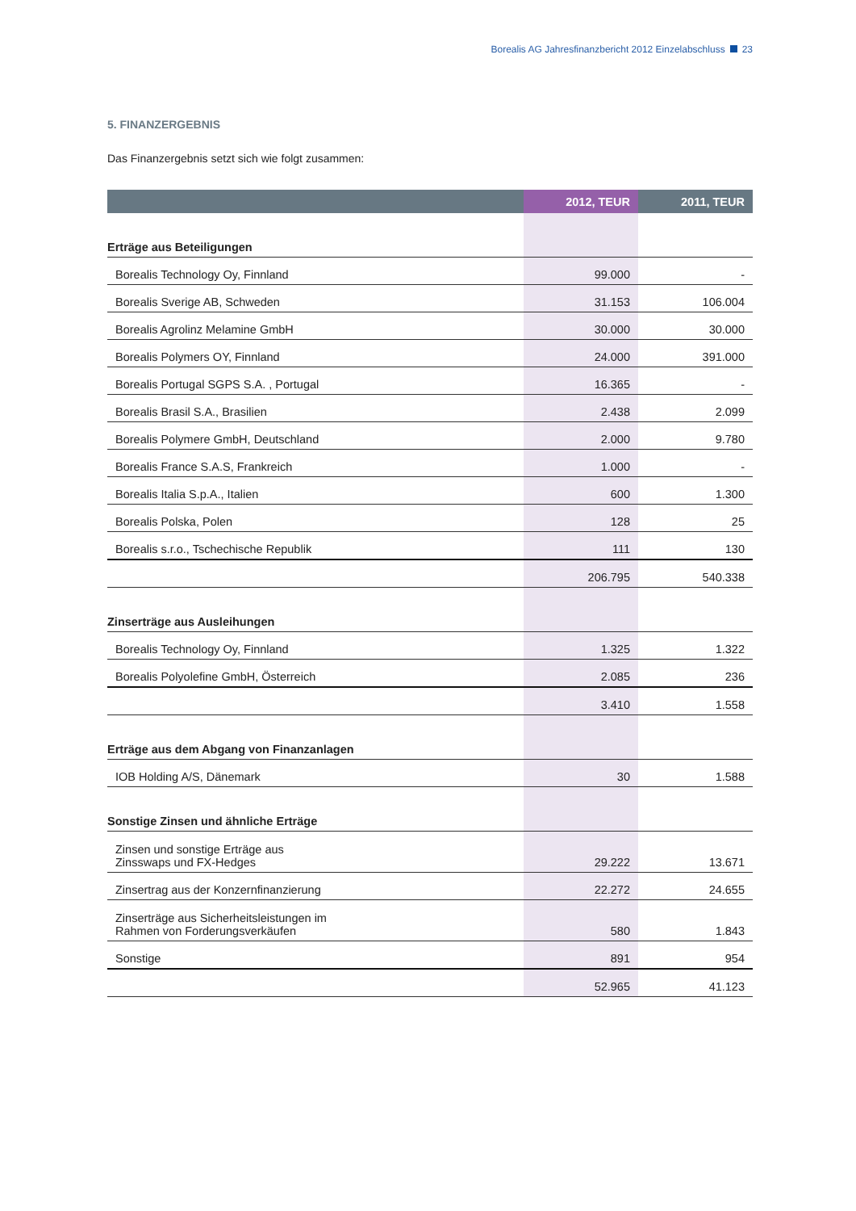Borealis AG Jahresfinanzbericht 2012 Einzelabschluss 23
5. FINANZERGEBNIS
Das Finanzergebnis setzt sich wie folgt zusammen:
| | 2012, TEUR | 2011, TEUR |
| --- | --- | --- |
| Erträge aus Beteiligungen | | |
| Borealis Technology Oy, Finnland | 99.000 | - |
| Borealis Sverige AB, Schweden | 31.153 | 106.004 |
| Borealis Agrolinz Melamine GmbH | 30.000 | 30.000 |
| Borealis Polymers OY, Finnland | 24.000 | 391.000 |
| Borealis Portugal SGPS S.A. , Portugal | 16.365 | - |
| Borealis Brasil S.A., Brasilien | 2.438 | 2.099 |
| Borealis Polymere GmbH, Deutschland | 2.000 | 9.780 |
| Borealis France S.A.S, Frankreich | 1.000 | - |
| Borealis Italia S.p.A., Italien | 600 | 1.300 |
| Borealis Polska, Polen | 128 | 25 |
| Borealis s.r.o., Tschechische Republik | 111 | 130 |
| | 206.795 | 540.338 |
| Zinserträge aus Ausleihungen | | |
| Borealis Technology Oy, Finnland | 1.325 | 1.322 |
| Borealis Polyolefine GmbH, Österreich | 2.085 | 236 |
| | 3.410 | 1.558 |
| Erträge aus dem Abgang von Finanzanlagen | | |
| IOB Holding A/S, Dänemark | 30 | 1.588 |
| Sonstige Zinsen und ähnliche Erträge | | |
| Zinsen und sonstige Erträge aus Zinsswaps und FX-Hedges | 29.222 | 13.671 |
| Zinsertrag aus der Konzernfinanzierung | 22.272 | 24.655 |
| Zinserträge aus Sicherheitsleistungen im Rahmen von Forderungsverkäufen | 580 | 1.843 |
| Sonstige | 891 | 954 |
| | 52.965 | 41.123 |